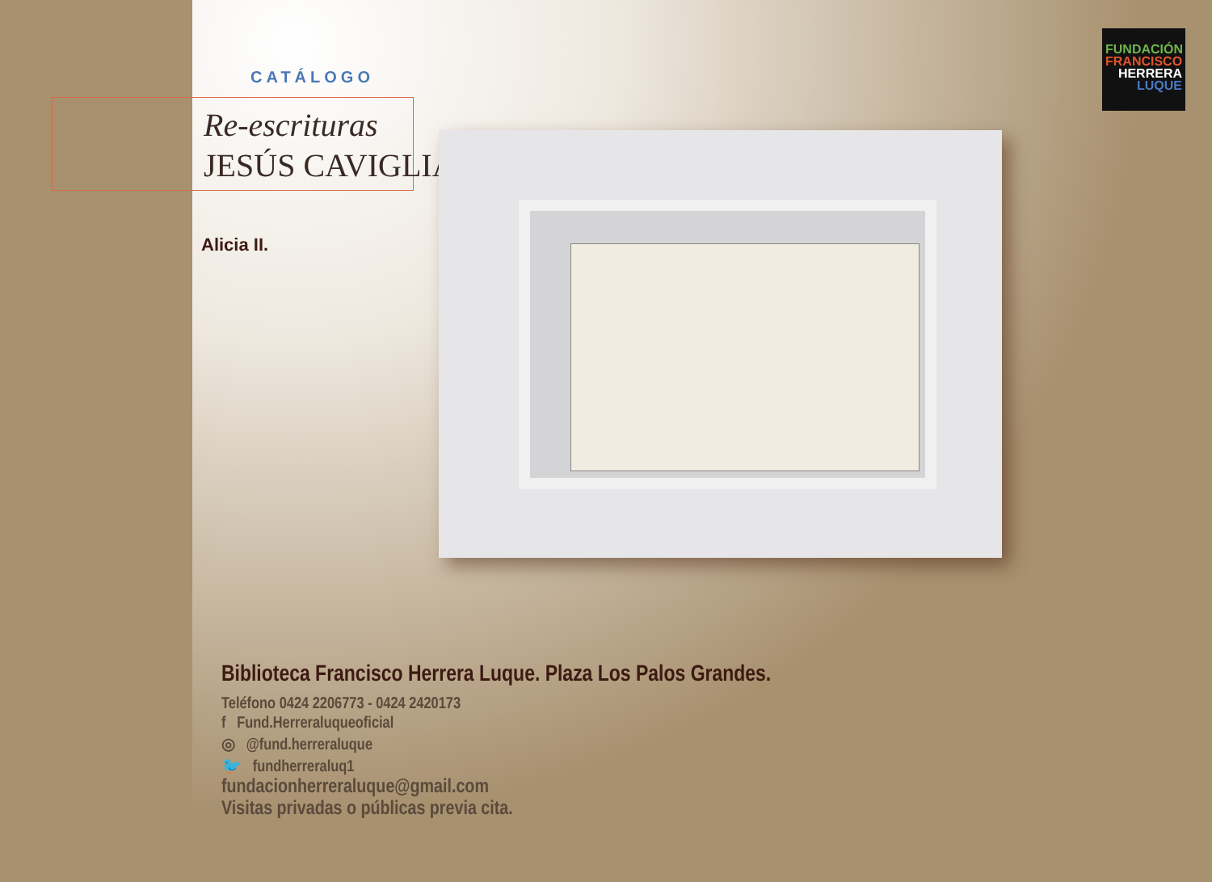CATÁLOGO
Re-escrituras
JESÚS CAVIGLIA
FUNDACIÓN
FRANCISCO
HERRERA
LUQUE
Alicia II.
Biblioteca Francisco Herrera Luque. Plaza Los Palos Grandes.
Teléfono 0424 2206773 - 0424 2420173
f Fund.Herreraluqueoficial
◎ @fund.herreraluque
🐦 fundherreraluq1
fundacionherreraluque@gmail.com
Visitas privadas o públicas previa cita.